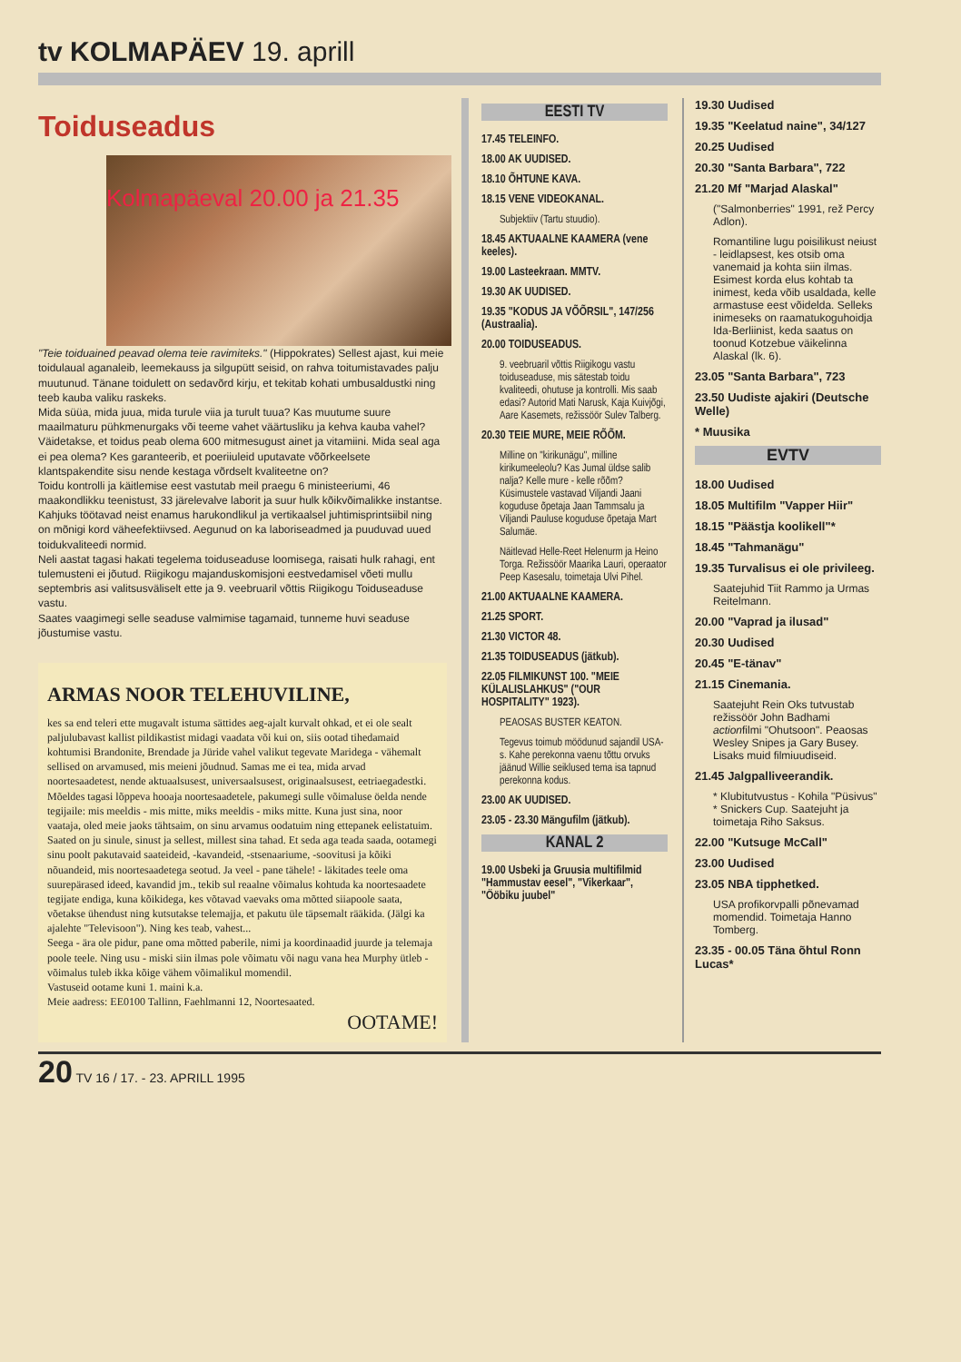tv KOLMAPÄEV 19. aprill
Toiduseadus
Kolmapäeval 20.00 ja 21.35
"Teie toiduained peavad olema teie ravimiteks." (Hippokrates) Sellest ajast, kui meie toidulaual aganaleib, leemekauss ja silgupütt seisid, on rahva toitumistavades palju muutunud. Tänane toidulett on sedavõrd kirju, et tekitab kohati umbusaldustki ning teeb kauba valiku raskeks.
Mida süüa, mida juua, mida turule viia ja turult tuua? Kas muutume suure maailmaturu pühkmenurgaks või teeme vahet väärtusliku ja kehva kauba vahel? Väidetakse, et toidus peab olema 600 mitmesugust ainet ja vitamiini. Mida seal aga ei pea olema? Kes garanteerib, et poeriiuleid uputavate võõrkeelsete klantspakendite sisu nende kestaga võrdselt kvaliteetne on?
Toidu kontrolli ja käitlemise eest vastutab meil praegu 6 ministeeriumi, 46 maakondlikku teenistust, 33 järelevalve laborit ja suur hulk kõikvõimalikke instantse. Kahjuks töötavad neist enamus harukondlikul ja vertikaalsel juhtimisprintsiibil ning on mõnigi kord väheefektiivsed. Aegunud on ka laboriseadmed ja puuduvad uued toidukvaliteedi normid.
Neli aastat tagasi hakati tegelema toiduseaduse loomisega, raisati hulk rahagi, ent tulemusteni ei jõutud. Riigikogu majanduskomisjoni eestvedamisel võeti mullu septembris asi valitsusväliselt ette ja 9. veebruaril võttis Riigikogu Toiduseaduse vastu.
Saates vaagimegi selle seaduse valmimise tagamaid, tunneme huvi seaduse jõustumise vastu.
ARMAS NOOR TELEHUVILINE,
kes sa end teleri ette mugavalt istuma sättides aeg-ajalt kurvalt ohkad, et ei ole sealt paljulubavast kallist pildikastist midagi vaadata või kui on, siis ootad tihedamaid kohtumisi Brandonite, Brendade ja Jüride vahel valikut tegevate Maridega - vähemalt sellised on arvamused, mis meieni jõudnud. Samas me ei tea, mida arvad noortesaadetest, nende aktuaalsusest, universaalsusest, originaalsusest, eetriaegadestki. Mõeldes tagasi lõppeva hooaja noortesaadetele, pakumegi sulle võimaluse öelda nende tegijaile: mis meeldis - mis mitte, miks meeldis - miks mitte. Kuna just sina, noor vaataja, oled meie jaoks tähtsaim, on sinu arvamus oodatuim ning ettepanek eelistatuim. Saated on ju sinule, sinust ja sellest, millest sina tahad. Et seda aga teada saada, ootamegi sinu poolt pakutavaid saateideid, -kavandeid, -stsenaariume, -soovitusi ja kõiki nõuandeid, mis noortesaadetega seotud. Ja veel - pane tähele! - läkitades teele oma suurepärased ideed, kavandid jm., tekib sul reaalne võimalus kohtuda ka noortesaadete tegijate endiga, kuna kõikidega, kes võtavad vaevaks oma mõtted siiapoole saata, võetakse ühendust ning kutsutakse telemajja, et pakutu üle täpsemalt rääkida. (Jälgi ka ajalehte "Televisoon"). Ning kes teab, vahest...
Seega - ära ole pidur, pane oma mõtted paberile, nimi ja koordinaadid juurde ja telemaja poole teele. Ning usu - miski siin ilmas pole võimatu või nagu vana hea Murphy ütleb - võimalus tuleb ikka kõige vähem võimalikul momendil.
Vastuseid ootame kuni 1. maini k.a.
Meie aadress: EE0100 Tallinn, Faehlmanni 12, Noortesaated.
OOTAME!
EESTI TV
17.45 TELEINFO.
18.00 AK UUDISED.
18.10 ÕHTUNE KAVA.
18.15 VENE VIDEOKANAL.
Subjektiiv (Tartu stuudio).
18.45 AKTUAALNE KAAMERA (vene keeles).
19.00 Lasteekraan. MMTV.
19.30 AK UUDISED.
19.35 "KODUS JA VÕÕRSIL", 147/256 (Austraalia).
20.00 TOIDUSEADUS.
9. veebruaril võttis Riigikogu vastu toiduseaduse, mis sätestab toidu kvaliteedi, ohutuse ja kontrolli. Mis saab edasi? Autorid Mati Narusk, Kaja Kuivjõgi, Aare Kasemets, režissöör Sulev Talberg.
20.30 TEIE MURE, MEIE RÕÕM.
Milline on "kirikunägu", milline kirikumeeleolu? Kas Jumal üldse salib nalja? Kelle mure - kelle rõõm? Küsimustele vastavad Viljandi Jaani koguduse õpetaja Jaan Tammsalu ja Viljandi Pauluse koguduse õpetaja Mart Salumäe.
Näitlevad Helle-Reet Helenurm ja Heino Torga. Režissöör Maarika Lauri, operaator Peep Kasesalu, toimetaja Ulvi Pihel.
21.00 AKTUAALNE KAAMERA.
21.25 SPORT.
21.30 VICTOR 48.
21.35 TOIDUSEADUS (jätkub).
22.05 FILMIKUNST 100. "MEIE KÜLALISLAHKUS" ("OUR HOSPITALITY" 1923).
PEAOSAS BUSTER KEATON.
Tegevus toimub möödunud sajandil USA-s. Kahe perekonna vaenu tõttu orvuks jäänud Willie seiklused tema isa tapnud perekonna kodus.
23.00 AK UUDISED.
23.05 - 23.30 Mängufilm (jätkub).
KANAL 2
19.00 Usbeki ja Gruusia multifilmid "Hammustav eesel", "Vikerkaar", "Ööbiku juubel"
19.30 Uudised
19.35 "Keelatud naine", 34/127
20.25 Uudised
20.30 "Santa Barbara", 722
21.20 Mf "Marjad Alaskal"
("Salmonberries" 1991, rež Percy Adlon).
Romantiline lugu poisilikust neiust - leidlapsest, kes otsib oma vanemaid ja kohta siin ilmas. Esimest korda elus kohtab ta inimest, keda võib usaldada, kelle armastuse eest võidelda. Selleks inimeseks on raamatukoguhoidja Ida-Berliinist, keda saatus on toonud Kotzebue väikelinna Alaskal (lk. 6).
23.05 "Santa Barbara", 723
23.50 Uudiste ajakiri (Deutsche Welle)
* Muusika
EVTV
18.00 Uudised
18.05 Multifilm "Vapper Hiir"
18.15 "Päästja koolikell"*
18.45 "Tahmanägu"
19.35 Turvalisus ei ole privileeg.
Saatejuhid Tiit Rammo ja Urmas Reitelmann.
20.00 "Vaprad ja ilusad"
20.30 Uudised
20.45 "E-tänav"
21.15 Cinemania.
Saatejuht Rein Oks tutvustab režissöör John Badhami actionfilmi "Ohutsoon". Peaosas Wesley Snipes ja Gary Busey. Lisaks muid filmiuudiseid.
21.45 Jalgpalliveerandik.
* Klubitutvustus - Kohila "Püsivus" * Snickers Cup. Saatejuht ja toimetaja Riho Saksus.
22.00 "Kutsuge McCall"
23.00 Uudised
23.05 NBA tipphetked.
USA profikorvpalli põnevamad momendid. Toimetaja Hanno Tomberg.
23.35 - 00.05 Täna õhtul Ronn Lucas*
20 TV 16 / 17. - 23. APRILL 1995